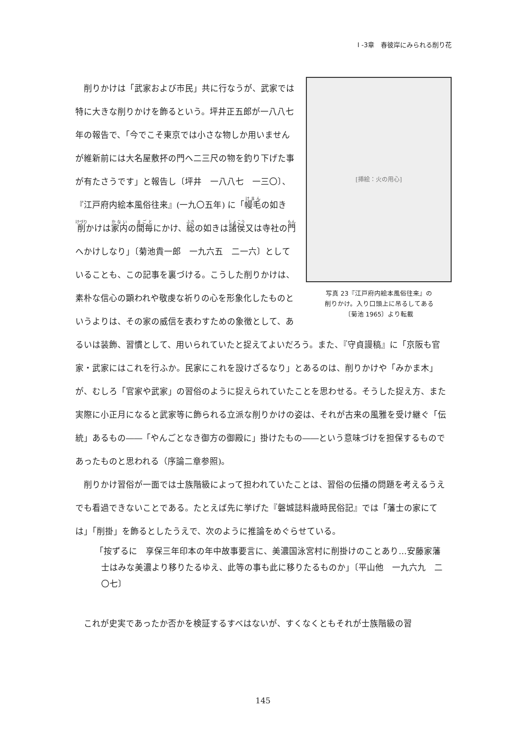I -3章　春彼岸にみられる削り花
[挿絵：火の用心]
写真 23『江戸府内絵本風俗往来』の
削りかけ。入り口頭上に吊るしてある
〔菊池 1965〕より転載
　削りかけは「武家および市民」共に行なうが、武家では特に大きな削りかけを飾るという。坪井正五郎が一八八七年の報告で、「今でこそ東京では小さな物しか用いませんが維新前には大名屋敷抔の門へ二三尺の物を釣り下げた事が有たさうです」と報告し〔坪井　一八八七　一三〇〕、『江戸府内絵本風俗往来』(一九〇五年) に「幔毛の如き削かけは家内の間毎にかけ、総の如きは諸侯又は寺社の門へかけしなり」〔菊池貴一郎　一九六五　二一六〕としていることも、この記事を裏づける。こうした削りかけは、素朴な信心の顕われや敬虔な祈りの心を形象化したものというよりは、その家の威信を表わすための象徴として、あるいは装飾、習慣として、用いられていたと捉えてよいだろう。また、『守貞謾稿』に「京阪も官家・武家にはこれを行ふか。民家にこれを設けざるなり」とあるのは、削りかけや「みかま木」が、むしろ「官家や武家」の習俗のように捉えられていたことを思わせる。そうした捉え方、また実際に小正月になると武家等に飾られる立派な削りかけの姿は、それが古来の風雅を受け継ぐ「伝統」あるもの――「やんごとなき御方の御殿に」掛けたもの――という意味づけを担保するものであったものと思われる（序論二章参照)。
　削りかけ習俗が一面では士族階級によって担われていたことは、習俗の伝播の問題を考えるうえでも看過できないことである。たとえば先に挙げた『磐城誌料歳時民俗記』では「藩士の家にては」「削掛」を飾るとしたうえで、次のように推論をめぐらせている。
「按ずるに　享保三年印本の年中故事要言に、美濃国泳宮村に削掛けのことあり…安藤家藩士はみな美濃より移りたるゆえ、此等の事も此に移りたるものか」〔平山他　一九六九　二〇七〕
　これが史実であったか否かを検証するすべはないが、すくなくともそれが士族階級の習
145